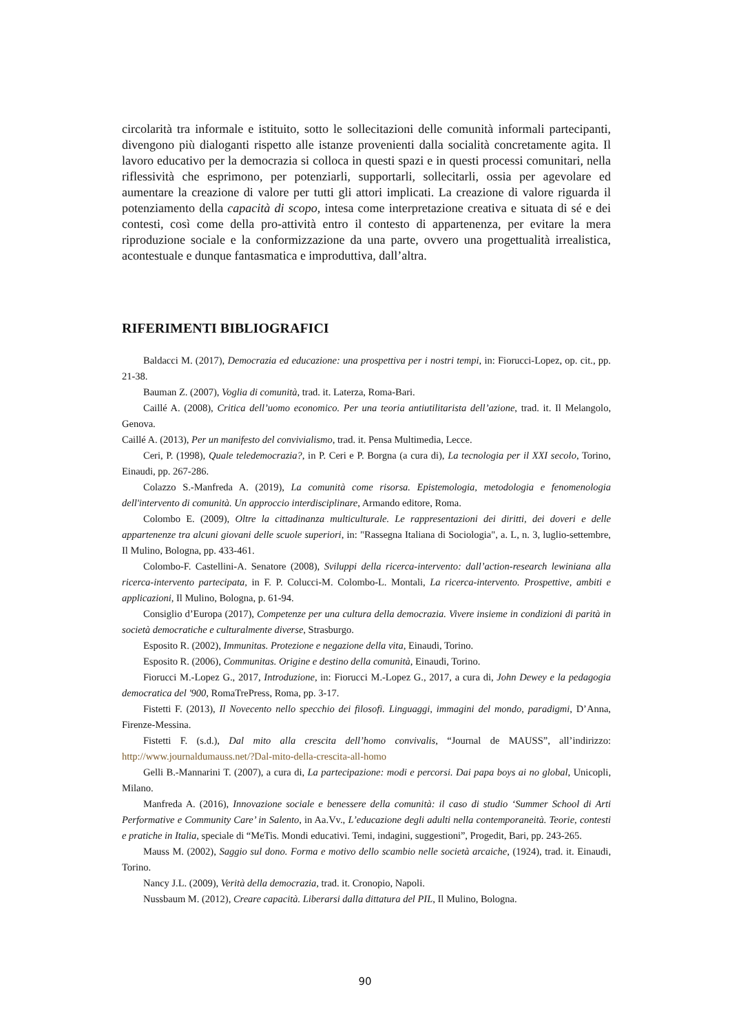circolarità tra informale e istituito, sotto le sollecitazioni delle comunità informali partecipanti, divengono più dialoganti rispetto alle istanze provenienti dalla socialità concretamente agita. Il lavoro educativo per la democrazia si colloca in questi spazi e in questi processi comunitari, nella riflessività che esprimono, per potenziarli, supportarli, sollecitarli, ossia per agevolare ed aumentare la creazione di valore per tutti gli attori implicati. La creazione di valore riguarda il potenziamento della capacità di scopo, intesa come interpretazione creativa e situata di sé e dei contesti, così come della pro-attività entro il contesto di appartenenza, per evitare la mera riproduzione sociale e la conformizzazione da una parte, ovvero una progettualità irrealistica, acontestuale e dunque fantasmatica e improduttiva, dall’altra.
RIFERIMENTI BIBLIOGRAFICI
Baldacci M. (2017), Democrazia ed educazione: una prospettiva per i nostri tempi, in: Fiorucci-Lopez, op. cit., pp. 21-38.
Bauman Z. (2007), Voglia di comunità, trad. it. Laterza, Roma-Bari.
Caillé A. (2008), Critica dell’uomo economico. Per una teoria antiutilitarista dell’azione, trad. it. Il Melangolo, Genova.
Caillé A. (2013), Per un manifesto del convivialismo, trad. it. Pensa Multimedia, Lecce.
Ceri, P. (1998), Quale teledemocrazia?, in P. Ceri e P. Borgna (a cura di), La tecnologia per il XXI secolo, Torino, Einaudi, pp. 267-286.
Colazzo S.-Manfreda A. (2019), La comunità come risorsa. Epistemologia, metodologia e fenomenologia dell'intervento di comunità. Un approccio interdisciplinare, Armando editore, Roma.
Colombo E. (2009), Oltre la cittadinanza multiculturale. Le rappresentazioni dei diritti, dei doveri e delle appartenenze tra alcuni giovani delle scuole superiori, in: "Rassegna Italiana di Sociologia", a. L, n. 3, luglio-settembre, Il Mulino, Bologna, pp. 433-461.
Colombo-F. Castellini-A. Senatore (2008), Sviluppi della ricerca-intervento: dall’action-research lewiniana alla ricerca-intervento partecipata, in F. P. Colucci-M. Colombo-L. Montali, La ricerca-intervento. Prospettive, ambiti e applicazioni, Il Mulino, Bologna, p. 61-94.
Consiglio d’Europa (2017), Competenze per una cultura della democrazia. Vivere insieme in condizioni di parità in società democratiche e culturalmente diverse, Strasburgo.
Esposito R. (2002), Immunitas. Protezione e negazione della vita, Einaudi, Torino.
Esposito R. (2006), Communitas. Origine e destino della comunità, Einaudi, Torino.
Fiorucci M.-Lopez G., 2017, Introduzione, in: Fiorucci M.-Lopez G., 2017, a cura di, John Dewey e la pedagogia democratica del '900, RomaTrePress, Roma, pp. 3-17.
Fistetti F. (2013), Il Novecento nello specchio dei filosofi. Linguaggi, immagini del mondo, paradigmi, D’Anna, Firenze-Messina.
Fistetti F. (s.d.), Dal mito alla crescita dell’homo convivalis, “Journal de MAUSS”, all’indirizzo: http://www.journaldumauss.net/?Dal-mito-della-crescita-all-homo
Gelli B.-Mannarini T. (2007), a cura di, La partecipazione: modi e percorsi. Dai papa boys ai no global, Unicopli, Milano.
Manfreda A. (2016), Innovazione sociale e benessere della comunità: il caso di studio ‘Summer School di Arti Performative e Community Care’ in Salento, in Aa.Vv., L’educazione degli adulti nella contemporaneità. Teorie, contesti e pratiche in Italia, speciale di “MeTis. Mondi educativi. Temi, indagini, suggestioni”, Progedit, Bari, pp. 243-265.
Mauss M. (2002), Saggio sul dono. Forma e motivo dello scambio nelle società arcaiche, (1924), trad. it. Einaudi, Torino.
Nancy J.L. (2009), Verità della democrazia, trad. it. Cronopio, Napoli.
Nussbaum M. (2012), Creare capacità. Liberarsi dalla dittatura del PIL, Il Mulino, Bologna.
90